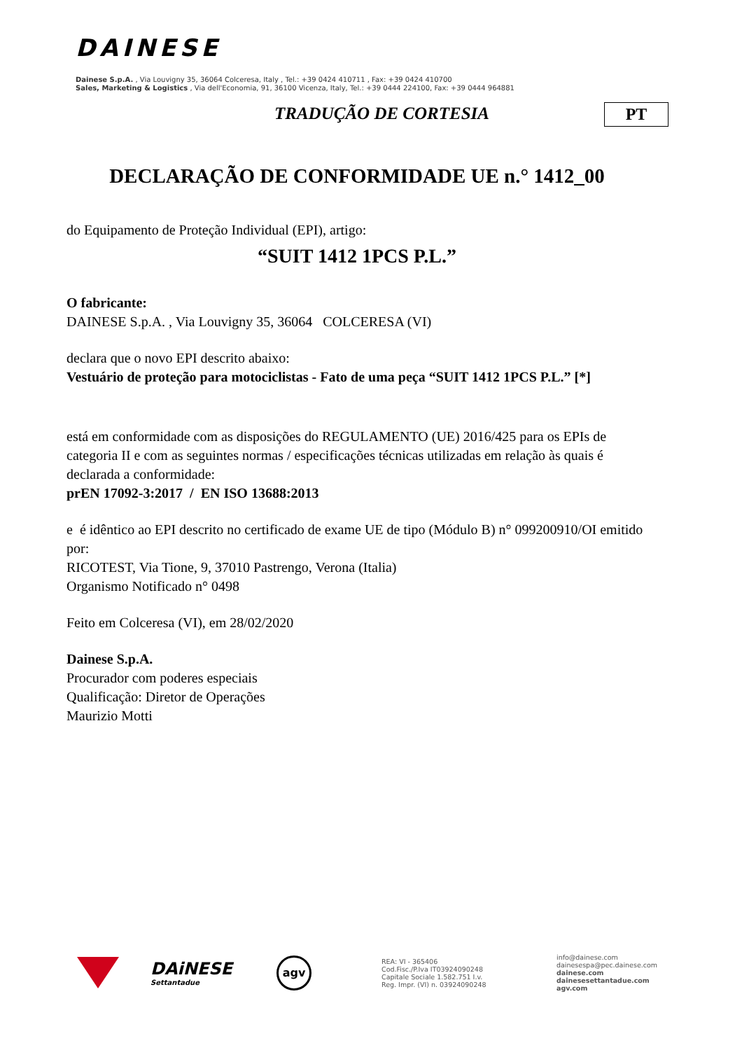DAINESE
Dainese S.p.A. , Via Louvigny 35, 36064 Colceresa, Italy , Tel.: +39 0424 410711 , Fax: +39 0424 410700
Sales, Marketing & Logistics , Via dell'Economia, 91, 36100 Vicenza, Italy, Tel.: +39 0444 224100, Fax: +39 0444 964881
TRADUÇÃO DE CORTESIA PT
DECLARAÇÃO DE CONFORMIDADE UE n.° 1412_00
do Equipamento de Proteção Individual (EPI), artigo:
“SUIT 1412 1PCS P.L.”
O fabricante:
DAINESE S.p.A. , Via Louvigny 35, 36064 COLCERESA (VI)
declara que o novo EPI descrito abaixo:
Vestuário de proteção para motociclistas - Fato de uma peça “SUIT 1412 1PCS P.L.” [*]
está em conformidade com as disposições do REGULAMENTO (UE) 2016/425 para os EPIs de categoria II e com as seguintes normas / especificações técnicas utilizadas em relação às quais é declarada a conformidade:
prEN 17092-3:2017 / EN ISO 13688:2013
e é idêntico ao EPI descrito no certificado de exame UE de tipo (Módulo B) n° 099200910/OI emitido por:
RICOTEST, Via Tione, 9, 37010 Pastrengo, Verona (Italia)
Organismo Notificado n° 0498
Feito em Colceresa (VI), em 28/02/2020
Dainese S.p.A.
Procurador com poderes especiais
Qualificação: Diretor de Operações
Maurizio Motti
DAiNESE
Settantadue
agv
REA: VI - 365406
Cod.Fisc./P.Iva IT03924090248
Capitale Sociale 1.582.751 I.v.
Reg. Impr. (VI) n. 03924090248
info@dainese.com
dainesespa@pec.dainese.com
dainese.com
dainesesettantadue.com
agv.com